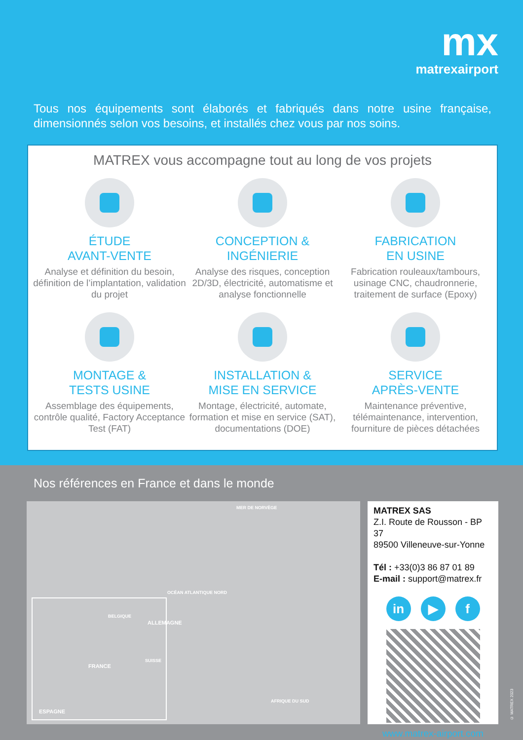mx
matrexairport
Tous nos équipements sont élaborés et fabriqués dans notre usine française, dimensionnés selon vos besoins, et installés chez vous par nos soins.
MATREX vous accompagne tout au long de vos projets
ÉTUDE
AVANT-VENTE
Analyse et définition du besoin, définition de l’implantation, validation du projet
CONCEPTION &
INGÉNIERIE
Analyse des risques, conception 2D/3D, électricité, automatisme et analyse fonctionnelle
FABRICATION
EN USINE
Fabrication rouleaux/tambours, usinage CNC, chaudronnerie, traitement de surface (Epoxy)
MONTAGE &
TESTS USINE
Assemblage des équipements, contrôle qualité, Factory Acceptance Test (FAT)
INSTALLATION &
MISE EN SERVICE
Montage, électricité, automate, formation et mise en service (SAT), documentations (DOE)
SERVICE
APRÈS-VENTE
Maintenance préventive, télémaintenance, intervention, fourniture de pièces détachées
Nos références en France et dans le monde
MER DE NORVÈGE
OCÉAN ATLANTIQUE NORD
FRANCE
ALLEMAGNE
BELGIQUE
SUISSE
ESPAGNE
AFRIQUE DU SUD
MATREX SAS
Z.I. Route de Rousson - BP 37
89500 Villeneuve-sur-Yonne
Tél : +33(0)3 86 87 01 89
E-mail : support@matrex.fr
in ▶ f
www.matrex-airport.com
© MATREX 2023